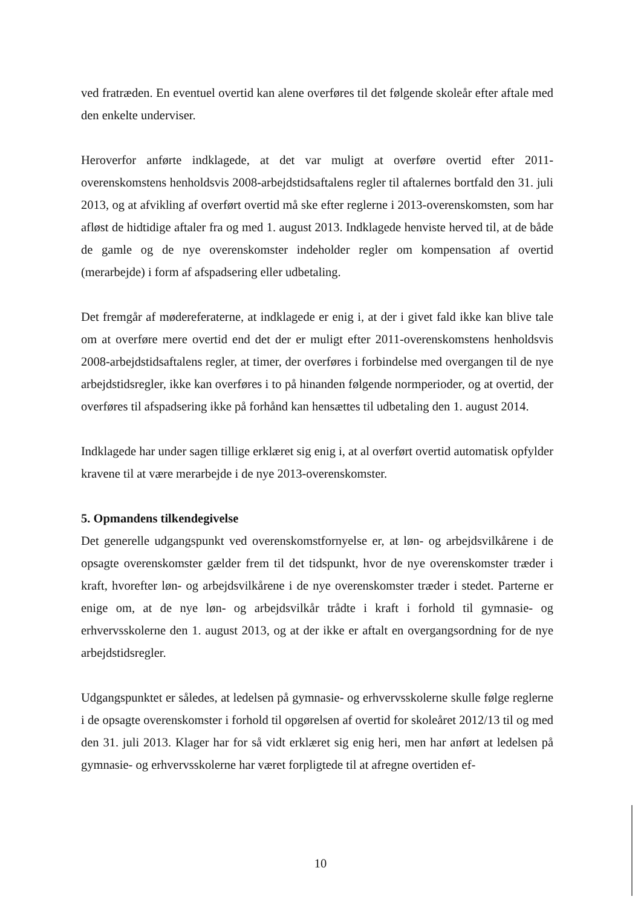ved fratræden. En eventuel overtid kan alene overføres til det følgende skoleår efter aftale med den enkelte underviser.
Heroverfor anførte indklagede, at det var muligt at overføre overtid efter 2011-overenskomstens henholdsvis 2008-arbejdstidsaftalens regler til aftalernes bortfald den 31. juli 2013, og at afvikling af overført overtid må ske efter reglerne i 2013-overenskomsten, som har afløst de hidtidige aftaler fra og med 1. august 2013. Indklagede henviste herved til, at de både de gamle og de nye overenskomster indeholder regler om kompensation af overtid (merarbejde) i form af afspadsering eller udbetaling.
Det fremgår af mødereferaterne, at indklagede er enig i, at der i givet fald ikke kan blive tale om at overføre mere overtid end det der er muligt efter 2011-overenskomstens henholdsvis 2008-arbejdstidsaftalens regler, at timer, der overføres i forbindelse med overgangen til de nye arbejdstidsregler, ikke kan overføres i to på hinanden følgende normperioder, og at overtid, der overføres til afspadsering ikke på forhånd kan hensættes til udbetaling den 1. august 2014.
Indklagede har under sagen tillige erklæret sig enig i, at al overført overtid automatisk opfylder kravene til at være merarbejde i de nye 2013-overenskomster.
5. Opmandens tilkendegivelse
Det generelle udgangspunkt ved overenskomstfornyelse er, at løn- og arbejdsvilkårene i de opsagte overenskomster gælder frem til det tidspunkt, hvor de nye overenskomster træder i kraft, hvorefter løn- og arbejdsvilkårene i de nye overenskomster træder i stedet. Parterne er enige om, at de nye løn- og arbejdsvilkår trådte i kraft i forhold til gymnasie- og erhvervsskolerne den 1. august 2013, og at der ikke er aftalt en overgangsordning for de nye arbejdstidsregler.
Udgangspunktet er således, at ledelsen på gymnasie- og erhvervsskolerne skulle følge reglerne i de opsagte overenskomster i forhold til opgørelsen af overtid for skoleåret 2012/13 til og med den 31. juli 2013. Klager har for så vidt erklæret sig enig heri, men har anført at ledelsen på gymnasie- og erhvervsskolerne har været forpligtede til at afregne overtiden ef-
10